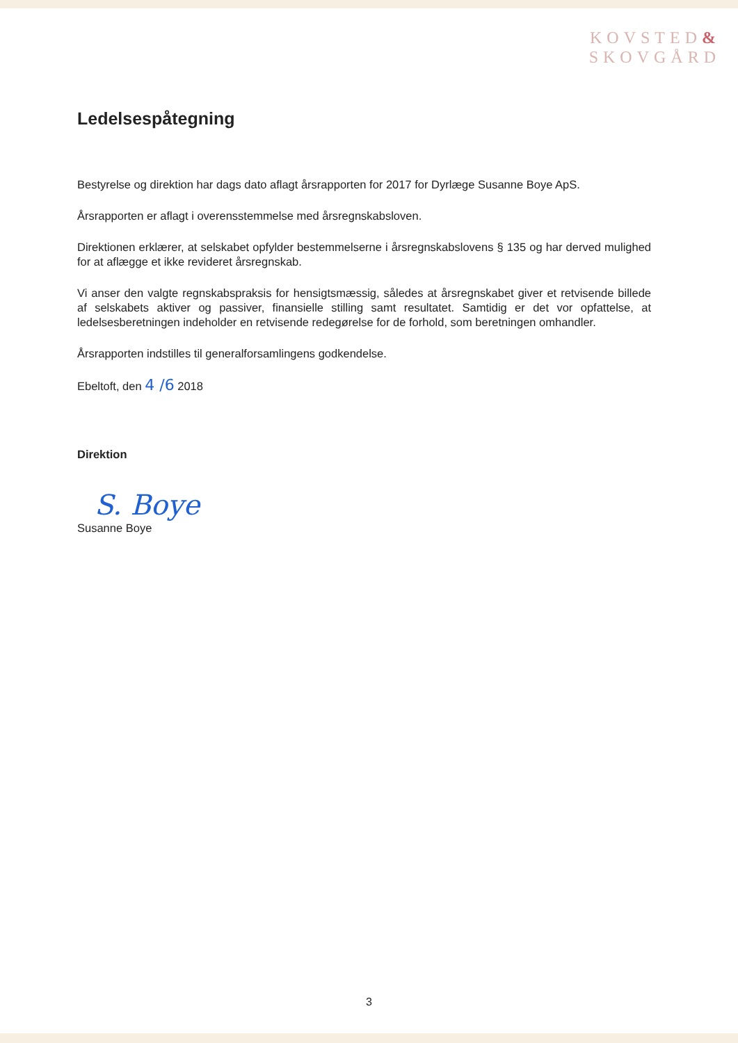KOVSTED&
SKOVGÅRD
Ledelsespåtegning
Bestyrelse og direktion har dags dato aflagt årsrapporten for 2017 for Dyrlæge Susanne Boye ApS.
Årsrapporten er aflagt i overensstemmelse med årsregnskabsloven.
Direktionen erklærer, at selskabet opfylder bestemmelserne i årsregnskabslovens § 135 og har derved mulighed for at aflægge et ikke revideret årsregnskab.
Vi anser den valgte regnskabspraksis for hensigtsmæssig, således at årsregnskabet giver et retvisende billede af selskabets aktiver og passiver, finansielle stilling samt resultatet. Samtidig er det vor opfattelse, at ledelsesberetningen indeholder en retvisende redegørelse for de forhold, som beretningen omhandler.
Årsrapporten indstilles til generalforsamlingens godkendelse.
Ebeltoft, den 4 /6 2018
Direktion
S. Boye
Susanne Boye
3